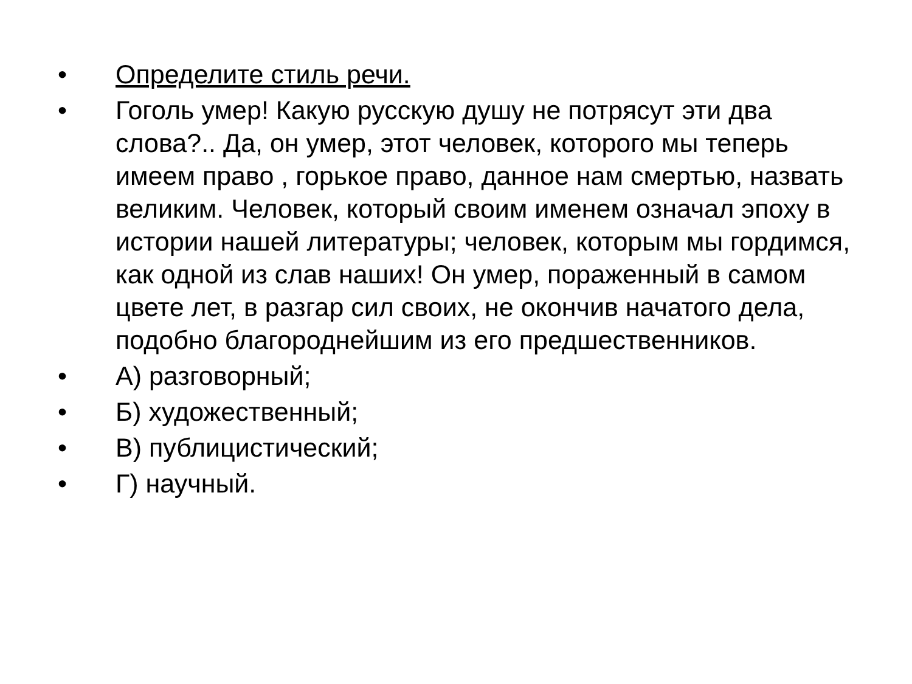• Определите стиль речи.
• Гоголь умер! Какую русскую душу не потрясут эти два слова?.. Да, он умер, этот человек, которого мы теперь имеем право , горькое право, данное нам смертью, назвать великим. Человек, который своим именем означал эпоху в истории нашей литературы; человек, которым мы гордимся, как одной из слав наших! Он умер, пораженный в самом цвете лет, в разгар сил своих, не окончив начатого дела, подобно благороднейшим из его предшественников.
• А) разговорный;
• Б) художественный;
• В) публицистический;
• Г) научный.